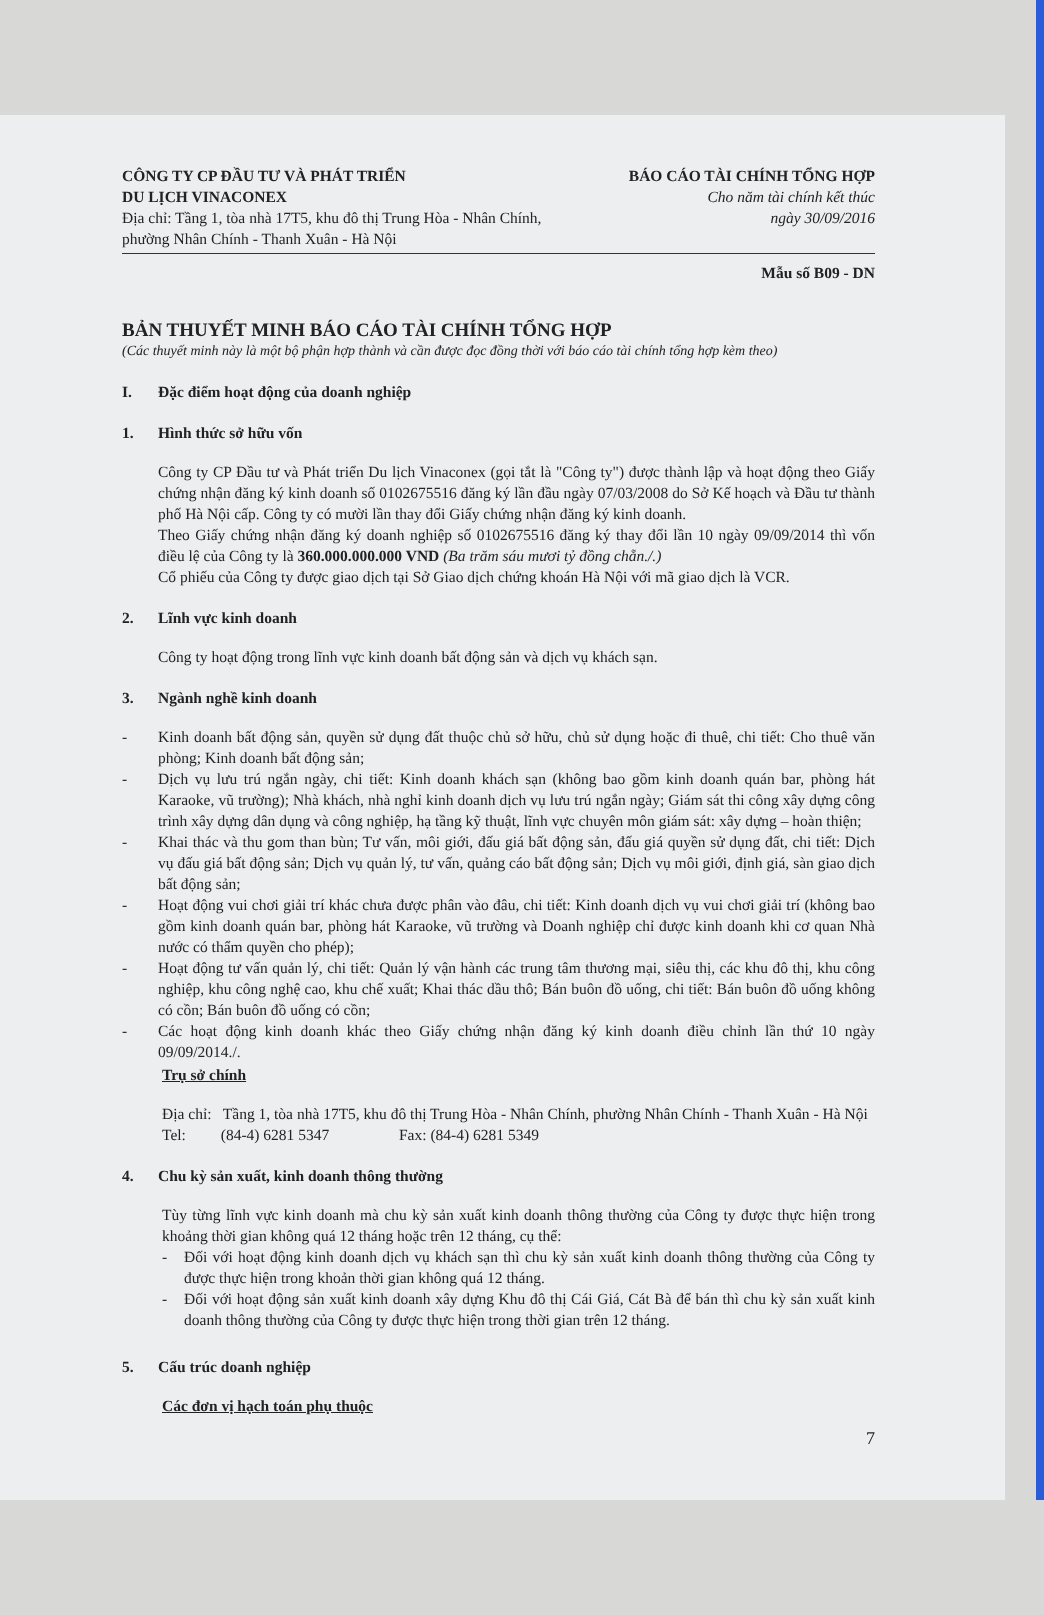CÔNG TY CP ĐẦU TƯ VÀ PHÁT TRIỂN
DU LỊCH VINACONEX
Địa chỉ: Tầng 1, tòa nhà 17T5, khu đô thị Trung Hòa - Nhân Chính,
phường Nhân Chính - Thanh Xuân - Hà Nội
BÁO CÁO TÀI CHÍNH TỔNG HỢP
Cho năm tài chính kết thúc
ngày 30/09/2016
Mẫu số B09 - DN
BẢN THUYẾT MINH BÁO CÁO TÀI CHÍNH TỔNG HỢP
(Các thuyết minh này là một bộ phận hợp thành và cần được đọc đồng thời với báo cáo tài chính tổng hợp kèm theo)
I. Đặc điểm hoạt động của doanh nghiệp
1. Hình thức sở hữu vốn
Công ty CP Đầu tư và Phát triển Du lịch Vinaconex (gọi tắt là "Công ty") được thành lập và hoạt động theo Giấy chứng nhận đăng ký kinh doanh số 0102675516 đăng ký lần đầu ngày 07/03/2008 do Sở Kế hoạch và Đầu tư thành phố Hà Nội cấp. Công ty có mười lần thay đổi Giấy chứng nhận đăng ký kinh doanh.
Theo Giấy chứng nhận đăng ký doanh nghiệp số 0102675516 đăng ký thay đổi lần 10 ngày 09/09/2014 thì vốn điều lệ của Công ty là 360.000.000.000 VND (Ba trăm sáu mươi tỷ đồng chẵn./.)
Cổ phiếu của Công ty được giao dịch tại Sở Giao dịch chứng khoán Hà Nội với mã giao dịch là VCR.
2. Lĩnh vực kinh doanh
Công ty hoạt động trong lĩnh vực kinh doanh bất động sản và dịch vụ khách sạn.
3. Ngành nghề kinh doanh
- Kinh doanh bất động sản, quyền sử dụng đất thuộc chủ sở hữu, chủ sử dụng hoặc đi thuê, chi tiết: Cho thuê văn phòng; Kinh doanh bất động sản;
- Dịch vụ lưu trú ngắn ngày, chi tiết: Kinh doanh khách sạn (không bao gồm kinh doanh quán bar, phòng hát Karaoke, vũ trường); Nhà khách, nhà nghỉ kinh doanh dịch vụ lưu trú ngắn ngày; Giám sát thi công xây dựng công trình xây dựng dân dụng và công nghiệp, hạ tầng kỹ thuật, lĩnh vực chuyên môn giám sát: xây dựng – hoàn thiện;
- Khai thác và thu gom than bùn; Tư vấn, môi giới, đấu giá bất động sản, đấu giá quyền sử dụng đất, chi tiết: Dịch vụ đấu giá bất động sản; Dịch vụ quản lý, tư vấn, quảng cáo bất động sản; Dịch vụ môi giới, định giá, sàn giao dịch bất động sản;
- Hoạt động vui chơi giải trí khác chưa được phân vào đâu, chi tiết: Kinh doanh dịch vụ vui chơi giải trí (không bao gồm kinh doanh quán bar, phòng hát Karaoke, vũ trường và Doanh nghiệp chỉ được kinh doanh khi cơ quan Nhà nước có thẩm quyền cho phép);
- Hoạt động tư vấn quản lý, chi tiết: Quản lý vận hành các trung tâm thương mại, siêu thị, các khu đô thị, khu công nghiệp, khu công nghệ cao, khu chế xuất; Khai thác dầu thô; Bán buôn đồ uống, chi tiết: Bán buôn đồ uống không có cồn; Bán buôn đồ uống có cồn;
- Các hoạt động kinh doanh khác theo Giấy chứng nhận đăng ký kinh doanh điều chỉnh lần thứ 10 ngày 09/09/2014./.
Trụ sở chính
Địa chỉ: Tầng 1, tòa nhà 17T5, khu đô thị Trung Hòa - Nhân Chính, phường Nhân Chính - Thanh Xuân - Hà Nội
Tel: (84-4) 6281 5347 Fax: (84-4) 6281 5349
4. Chu kỳ sản xuất, kinh doanh thông thường
Tùy từng lĩnh vực kinh doanh mà chu kỳ sản xuất kinh doanh thông thường của Công ty được thực hiện trong khoảng thời gian không quá 12 tháng hoặc trên 12 tháng, cụ thể:
- Đối với hoạt động kinh doanh dịch vụ khách sạn thì chu kỳ sản xuất kinh doanh thông thường của Công ty được thực hiện trong khoản thời gian không quá 12 tháng.
- Đối với hoạt động sản xuất kinh doanh xây dựng Khu đô thị Cái Giá, Cát Bà để bán thì chu kỳ sản xuất kinh doanh thông thường của Công ty được thực hiện trong thời gian trên 12 tháng.
5. Cấu trúc doanh nghiệp
Các đơn vị hạch toán phụ thuộc
7